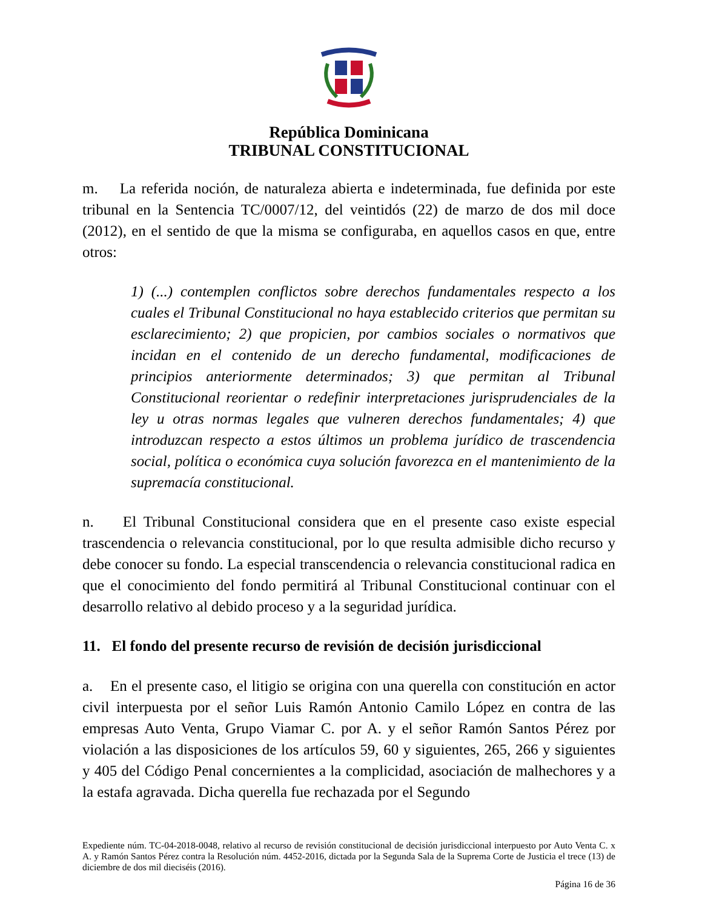República Dominicana
TRIBUNAL CONSTITUCIONAL
m. La referida noción, de naturaleza abierta e indeterminada, fue definida por este tribunal en la Sentencia TC/0007/12, del veintidós (22) de marzo de dos mil doce (2012), en el sentido de que la misma se configuraba, en aquellos casos en que, entre otros:
1) (...) contemplen conflictos sobre derechos fundamentales respecto a los cuales el Tribunal Constitucional no haya establecido criterios que permitan su esclarecimiento; 2) que propicien, por cambios sociales o normativos que incidan en el contenido de un derecho fundamental, modificaciones de principios anteriormente determinados; 3) que permitan al Tribunal Constitucional reorientar o redefinir interpretaciones jurisprudenciales de la ley u otras normas legales que vulneren derechos fundamentales; 4) que introduzcan respecto a estos últimos un problema jurídico de trascendencia social, política o económica cuya solución favorezca en el mantenimiento de la supremacía constitucional.
n. El Tribunal Constitucional considera que en el presente caso existe especial trascendencia o relevancia constitucional, por lo que resulta admisible dicho recurso y debe conocer su fondo. La especial transcendencia o relevancia constitucional radica en que el conocimiento del fondo permitirá al Tribunal Constitucional continuar con el desarrollo relativo al debido proceso y a la seguridad jurídica.
11. El fondo del presente recurso de revisión de decisión jurisdiccional
a. En el presente caso, el litigio se origina con una querella con constitución en actor civil interpuesta por el señor Luis Ramón Antonio Camilo López en contra de las empresas Auto Venta, Grupo Viamar C. por A. y el señor Ramón Santos Pérez por violación a las disposiciones de los artículos 59, 60 y siguientes, 265, 266 y siguientes y 405 del Código Penal concernientes a la complicidad, asociación de malhechores y a la estafa agravada. Dicha querella fue rechazada por el Segundo
Expediente núm. TC-04-2018-0048, relativo al recurso de revisión constitucional de decisión jurisdiccional interpuesto por Auto Venta C. x A. y Ramón Santos Pérez contra la Resolución núm. 4452-2016, dictada por la Segunda Sala de la Suprema Corte de Justicia el trece (13) de diciembre de dos mil dieciséis (2016).
Página 16 de 36